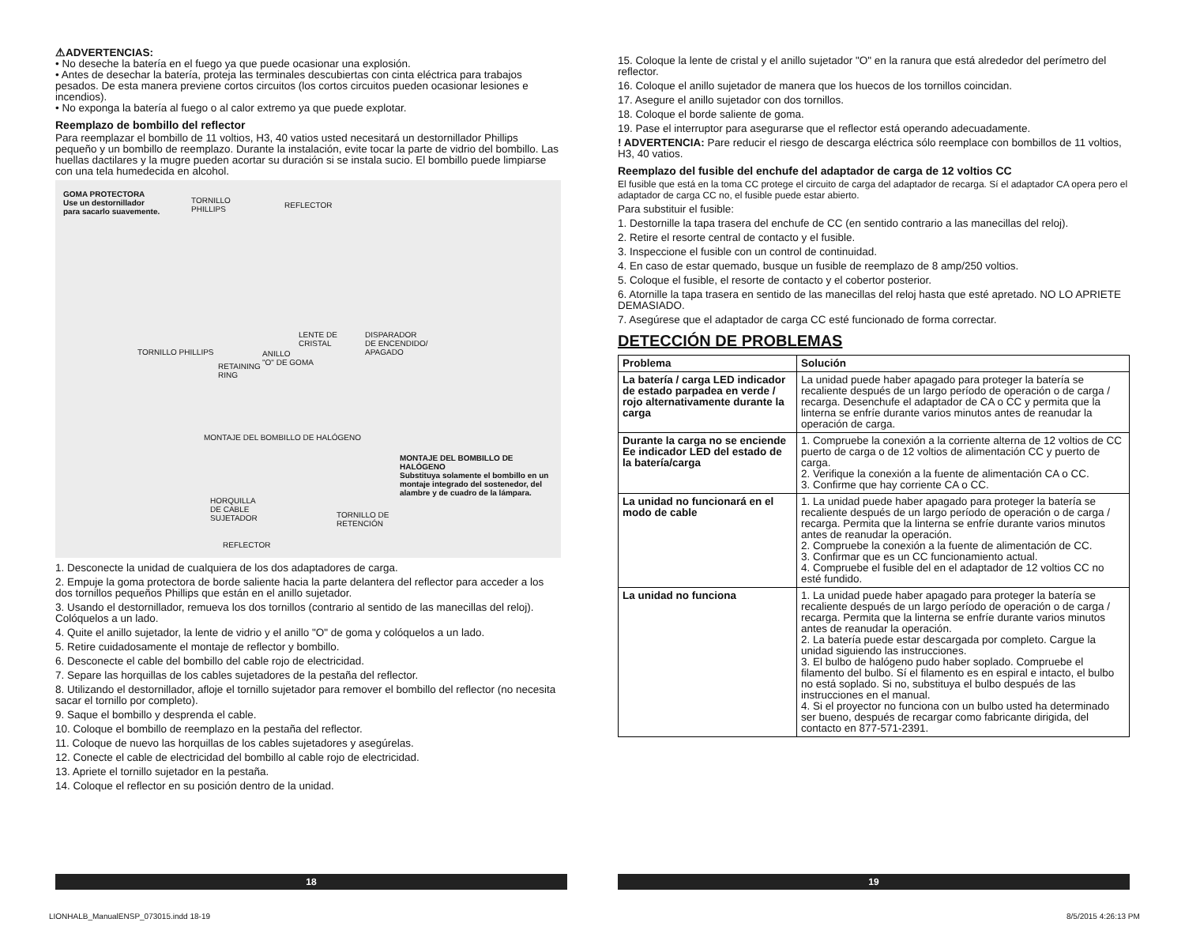⚠ADVERTENCIAS:
• No deseche la batería en el fuego ya que puede ocasionar una explosión.
• Antes de desechar la batería, proteja las terminales descubiertas con cinta eléctrica para trabajos pesados. De esta manera previene cortos circuitos (los cortos circuitos pueden ocasionar lesiones e incendios).
• No exponga la batería al fuego o al calor extremo ya que puede explotar.
Reemplazo de bombillo del reflector
Para reemplazar el bombillo de 11 voltios, H3, 40 vatios usted necesitará un destornillador Phillips pequeño y un bombillo de reemplazo. Durante la instalación, evite tocar la parte de vidrio del bombillo. Las huellas dactilares y la mugre pueden acortar su duración si se instala sucio. El bombillo puede limpiarse con una tela humedecida en alcohol.
GOMA PROTECTORA
Use un destornillador
para sacarlo suavemente.
TORNILLO
PHILLIPS
REFLECTOR
LENTE DE
CRISTAL
DISPARADOR
DE ENCENDIDO/
APAGADO TORNILLO PHILLIPS ANILLO
"O" DE GOMA RETAINING
RING
MONTAJE DEL BOMBILLO DE HALÓGENO
MONTAJE DEL BOMBILLO DE HALÓGENO
Substituya solamente el bombillo en un
montaje integrado del sostenedor, del
alambre y de cuadro de la lámpara.
HORQUILLA
DE CABLE
SUJETADOR
TORNILLO DE
RETENCIÓN
REFLECTOR
1. Desconecte la unidad de cualquiera de los dos adaptadores de carga.
2. Empuje la goma protectora de borde saliente hacia la parte delantera del reflector para acceder a los dos tornillos pequeños Phillips que están en el anillo sujetador.
3. Usando el destornillador, remueva los dos tornillos (contrario al sentido de las manecillas del reloj). Colóquelos a un lado.
4. Quite el anillo sujetador, la lente de vidrio y el anillo "O" de goma y colóquelos a un lado.
5. Retire cuidadosamente el montaje de reflector y bombillo.
6. Desconecte el cable del bombillo del cable rojo de electricidad.
7. Separe las horquillas de los cables sujetadores de la pestaña del reflector.
8. Utilizando el destornillador, afloje el tornillo sujetador para remover el bombillo del reflector (no necesita sacar el tornillo por completo).
9. Saque el bombillo y desprenda el cable.
10. Coloque el bombillo de reemplazo en la pestaña del reflector.
11. Coloque de nuevo las horquillas de los cables sujetadores y asegúrelas.
12. Conecte el cable de electricidad del bombillo al cable rojo de electricidad.
13. Apriete el tornillo sujetador en la pestaña.
14. Coloque el reflector en su posición dentro de la unidad.
15. Coloque la lente de cristal y el anillo sujetador "O" en la ranura que está alrededor del perímetro del reflector.
16. Coloque el anillo sujetador de manera que los huecos de los tornillos coincidan.
17. Asegure el anillo sujetador con dos tornillos.
18. Coloque el borde saliente de goma.
19. Pase el interruptor para asegurarse que el reflector está operando adecuadamente.
! ADVERTENCIA: Pare reducir el riesgo de descarga eléctrica sólo reemplace con bombillos de 11 voltios, H3, 40 vatios.
Reemplazo del fusible del enchufe del adaptador de carga de 12 voltios CC
El fusible que está en la toma CC protege el circuito de carga del adaptador de recarga. Sí el adaptador CA opera pero el adaptador de carga CC no, el fusible puede estar abierto.
Para substituir el fusible:
1. Destornille la tapa trasera del enchufe de CC (en sentido contrario a las manecillas del reloj).
2. Retire el resorte central de contacto y el fusible.
3. Inspeccione el fusible con un control de continuidad.
4. En caso de estar quemado, busque un fusible de reemplazo de 8 amp/250 voltios.
5. Coloque el fusible, el resorte de contacto y el cobertor posterior.
6. Atornille la tapa trasera en sentido de las manecillas del reloj hasta que esté apretado. NO LO APRIETE DEMASIADO.
7. Asegúrese que el adaptador de carga CC esté funcionado de forma correctar.
DETECCIÓN DE PROBLEMAS
| Problema | Solución |
| --- | --- |
| La batería / carga LED indicador de estado parpadea en verde / rojo alternativamente durante la carga | La unidad puede haber apagado para proteger la batería se recaliente después de un largo período de operación o de carga / recarga. Desenchufe el adaptador de CA o CC y permita que la linterna se enfríe durante varios minutos antes de reanudar la operación de carga. |
| Durante la carga no se enciende Ee indicador LED del estado de la batería/carga | 1. Compruebe la conexión a la corriente alterna de 12 voltios de CC puerto de carga o de 12 voltios de alimentación CC y puerto de carga. 2. Verifique la conexión a la fuente de alimentación CA o CC. 3. Confirme que hay corriente CA o CC. |
| La unidad no funcionará en el modo de cable | 1. La unidad puede haber apagado para proteger la batería se recaliente después de un largo período de operación o de carga / recarga. Permita que la linterna se enfríe durante varios minutos antes de reanudar la operación. 2. Compruebe la conexión a la fuente de alimentación de CC. 3. Confirmar que es un CC funcionamiento actual. 4. Compruebe el fusible del en el adaptador de 12 voltios CC no esté fundido. |
| La unidad no funciona | 1. La unidad puede haber apagado para proteger la batería se recaliente después de un largo período de operación o de carga / recarga. Permita que la linterna se enfríe durante varios minutos antes de reanudar la operación. 2. La batería puede estar descargada por completo. Cargue la unidad siguiendo las instrucciones. 3. El bulbo de halógeno pudo haber soplado. Compruebe el filamento del bulbo. Sí el filamento es en espiral e intacto, el bulbo no está soplado. Si no, substituya el bulbo después de las instrucciones en el manual. 4. Si el proyector no funciona con un bulbo usted ha determinado ser bueno, después de recargar como fabricante dirigida, del contacto en 877-571-2391. |
18 19
LIONHALB_ManualENSP_073015.indd 18-19
8/5/2015 4:26:13 PM